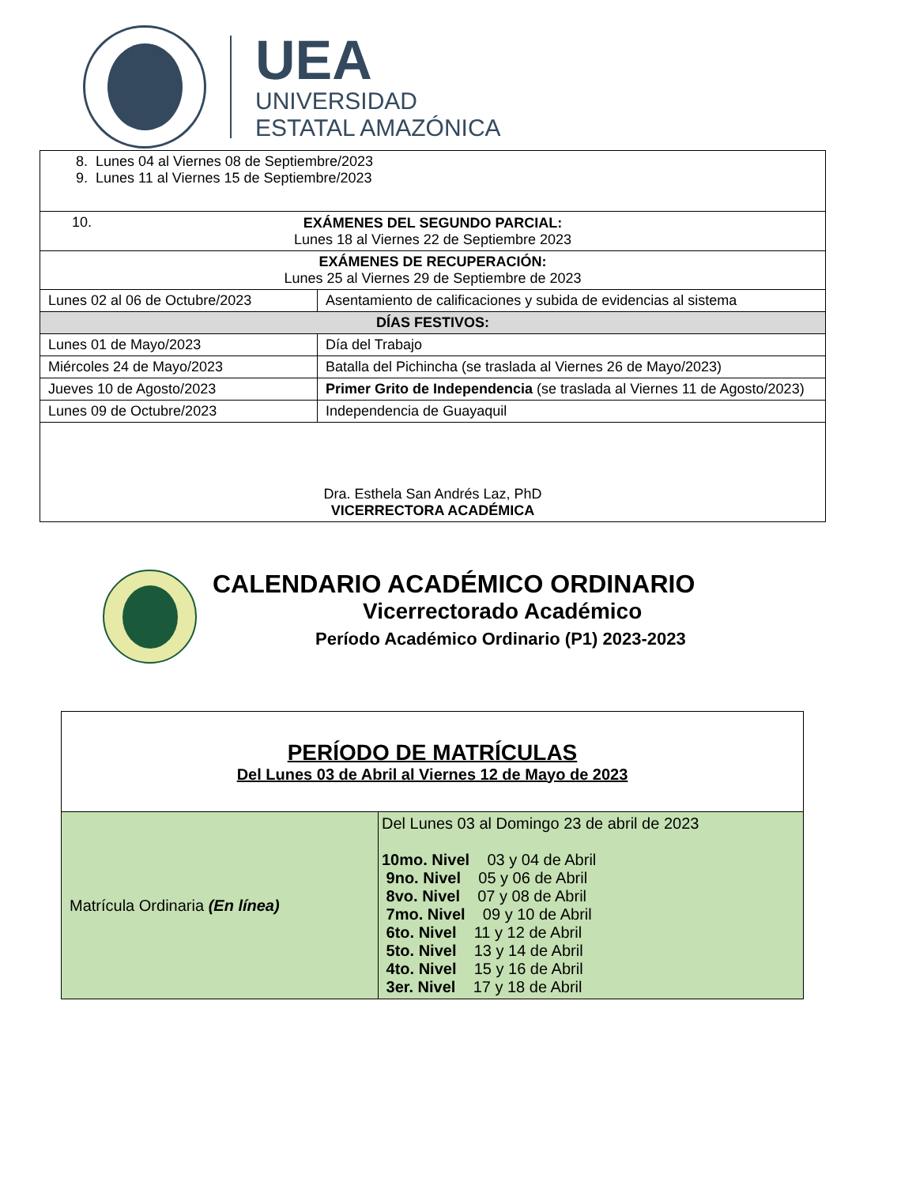UEA
UNIVERSIDAD
ESTATAL AMAZÓNICA
| 8. Lunes 04 al Viernes 08 de Septiembre/2023 9. Lunes 11 al Viernes 15 de Septiembre/2023 | |
| 10. EXÁMENES DEL SEGUNDO PARCIAL: Lunes 18 al Viernes 22 de Septiembre 2023 | |
| EXÁMENES DE RECUPERACIÓN: Lunes 25 al Viernes 29 de Septiembre de 2023 | |
| Lunes 02 al 06 de Octubre/2023 | Asentamiento de calificaciones y subida de evidencias al sistema |
| DÍAS FESTIVOS: | |
| Lunes 01 de Mayo/2023 | Día del Trabajo |
| Miércoles 24 de Mayo/2023 | Batalla del Pichincha (se traslada al Viernes 26 de Mayo/2023) |
| Jueves 10 de Agosto/2023 | Primer Grito de Independencia (se traslada al Viernes 11 de Agosto/2023) |
| Lunes 09 de Octubre/2023 | Independencia de Guayaquil |
| Dra. Esthela San Andrés Laz, PhD VICERRECTORA ACADÉMICA | |
CALENDARIO ACADÉMICO ORDINARIO
Vicerrectorado Académico
Período Académico Ordinario (P1) 2023-2023
| PERÍODO DE MATRÍCULAS Del Lunes 03 de Abril al Viernes 12 de Mayo de 2023 | |
| Matrícula Ordinaria (En línea) | Del Lunes 03 al Domingo 23 de abril de 2023 10mo. Nivel 03 y 04 de Abril 9no. Nivel 05 y 06 de Abril 8vo. Nivel 07 y 08 de Abril 7mo. Nivel 09 y 10 de Abril 6to. Nivel 11 y 12 de Abril 5to. Nivel 13 y 14 de Abril 4to. Nivel 15 y 16 de Abril 3er. Nivel 17 y 18 de Abril |